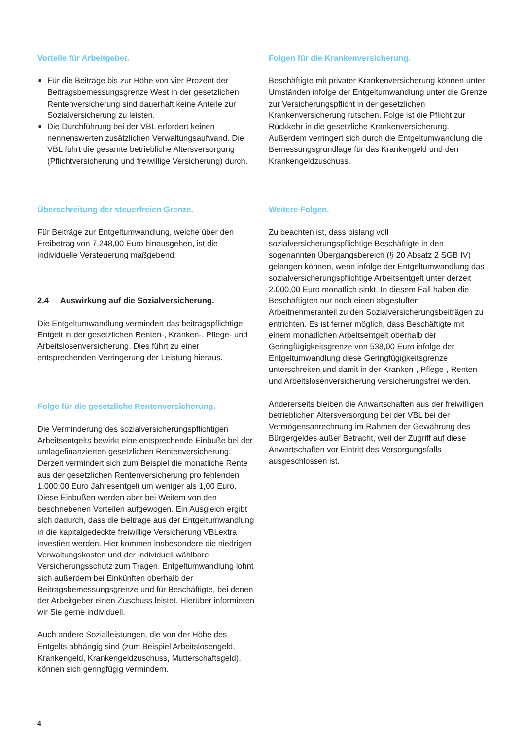Vorteile für Arbeitgeber.
■ Für die Beiträge bis zur Höhe von vier Prozent der Beitragsbemessungsgrenze West in der gesetzlichen Rentenversicherung sind dauerhaft keine Anteile zur Sozialversicherung zu leisten.
■ Die Durchführung bei der VBL erfordert keinen nennenswerten zusätzlichen Verwaltungsaufwand. Die VBL führt die gesamte betriebliche Altersversorgung (Pflichtversicherung und freiwillige Versicherung) durch.
Überschreitung der steuerfreien Grenze.
Für Beiträge zur Entgeltumwandlung, welche über den Freibetrag von 7.248,00 Euro hinausgehen, ist die individuelle Versteuerung maßgebend.
2.4 Auswirkung auf die Sozialversicherung.
Die Entgeltumwandlung vermindert das beitragspflichtige Entgelt in der gesetzlichen Renten-, Kranken-, Pflege- und Arbeitslosenversicherung. Dies führt zu einer entsprechenden Verringerung der Leistung hieraus.
Folge für die gesetzliche Rentenversicherung.
Die Verminderung des sozialversicherungspflichtigen Arbeitsentgelts bewirkt eine entsprechende Einbuße bei der umlagefinanzierten gesetzlichen Rentenversicherung. Derzeit vermindert sich zum Beispiel die monatliche Rente aus der gesetzlichen Rentenversicherung pro fehlenden 1.000,00 Euro Jahresentgelt um weniger als 1,00 Euro. Diese Einbußen werden aber bei Weitem von den beschriebenen Vorteilen aufgewogen. Ein Ausgleich ergibt sich dadurch, dass die Beiträge aus der Entgeltumwandlung in die kapitalgedeckte freiwillige Versicherung VBLextra investiert werden. Hier kommen insbesondere die niedrigen Verwaltungskosten und der individuell wählbare Versicherungsschutz zum Tragen. Entgeltumwandlung lohnt sich außerdem bei Einkünften oberhalb der Beitragsbemessungsgrenze und für Beschäftigte, bei denen der Arbeitgeber einen Zuschuss leistet. Hierüber informieren wir Sie gerne individuell.
Auch andere Sozialleistungen, die von der Höhe des Entgelts abhängig sind (zum Beispiel Arbeitslosengeld, Krankengeld, Krankengeldzuschuss, Mutterschaftsgeld), können sich geringfügig vermindern.
Folgen für die Krankenversicherung.
Beschäftigte mit privater Krankenversicherung können unter Umständen infolge der Entgeltumwandlung unter die Grenze zur Versicherungspflicht in der gesetzlichen Krankenversicherung rutschen. Folge ist die Pflicht zur Rückkehr in die gesetzliche Krankenversicherung. Außerdem verringert sich durch die Entgeltumwandlung die Bemessungsgrundlage für das Krankengeld und den Krankengeldzuschuss.
Weitere Folgen.
Zu beachten ist, dass bislang voll sozialversicherungspflichtige Beschäftigte in den sogenannten Übergangsbereich (§ 20 Absatz 2 SGB IV) gelangen können, wenn infolge der Entgeltumwandlung das sozialversicherungspflichtige Arbeitsentgelt unter derzeit 2.000,00 Euro monatlich sinkt. In diesem Fall haben die Beschäftigten nur noch einen abgestuften Arbeitnehmeranteil zu den Sozialversicherungsbeiträgen zu entrichten. Es ist ferner möglich, dass Beschäftigte mit einem monatlichen Arbeitsentgelt oberhalb der Geringfügigkeitsgrenze von 538,00 Euro infolge der Entgeltumwandlung diese Geringfügigkeitsgrenze unterschreiten und damit in der Kranken-, Pflege-, Renten- und Arbeitslosenversicherung versicherungsfrei werden.
Andererseits bleiben die Anwartschaften aus der freiwilligen betrieblichen Altersversorgung bei der VBL bei der Vermögensanrechnung im Rahmen der Gewährung des Bürgergeldes außer Betracht, weil der Zugriff auf diese Anwartschaften vor Eintritt des Versorgungsfalls ausgeschlossen ist.
4